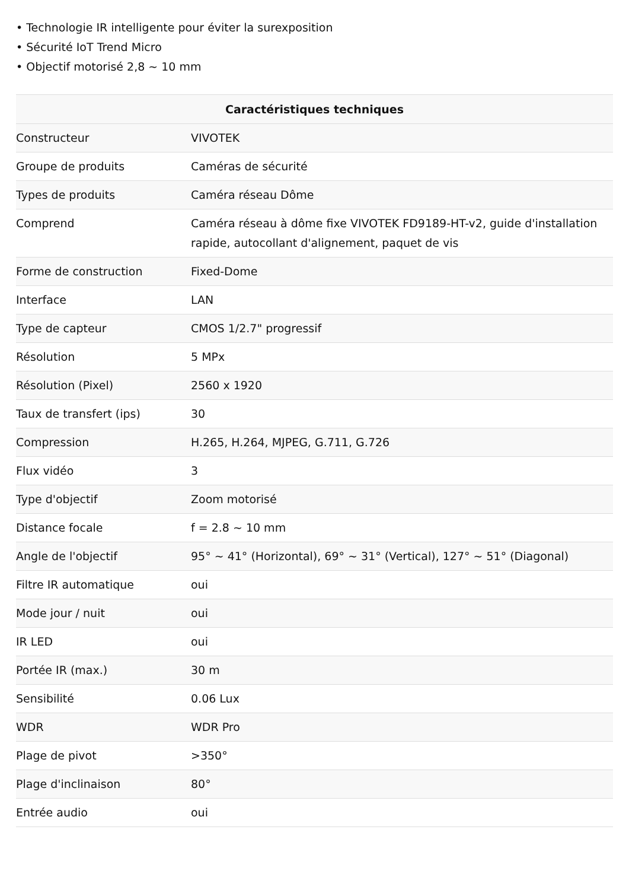• Technologie IR intelligente pour éviter la surexposition
• Sécurité IoT Trend Micro
• Objectif motorisé 2,8 ~ 10 mm
| Caractéristiques techniques | |
| --- | --- |
| Constructeur | VIVOTEK |
| Groupe de produits | Caméras de sécurité |
| Types de produits | Caméra réseau Dôme |
| Comprend | Caméra réseau à dôme fixe VIVOTEK FD9189-HT-v2, guide d'installation rapide, autocollant d'alignement, paquet de vis |
| Forme de construction | Fixed-Dome |
| Interface | LAN |
| Type de capteur | CMOS 1/2.7" progressif |
| Résolution | 5 MPx |
| Résolution (Pixel) | 2560 x 1920 |
| Taux de transfert (ips) | 30 |
| Compression | H.265, H.264, MJPEG, G.711, G.726 |
| Flux vidéo | 3 |
| Type d'objectif | Zoom motorisé |
| Distance focale | f = 2.8 ~ 10 mm |
| Angle de l'objectif | 95° ~ 41° (Horizontal), 69° ~ 31° (Vertical), 127° ~ 51° (Diagonal) |
| Filtre IR automatique | oui |
| Mode jour / nuit | oui |
| IR LED | oui |
| Portée IR (max.) | 30 m |
| Sensibilité | 0.06 Lux |
| WDR | WDR Pro |
| Plage de pivot | >350° |
| Plage d'inclinaison | 80° |
| Entrée audio | oui |